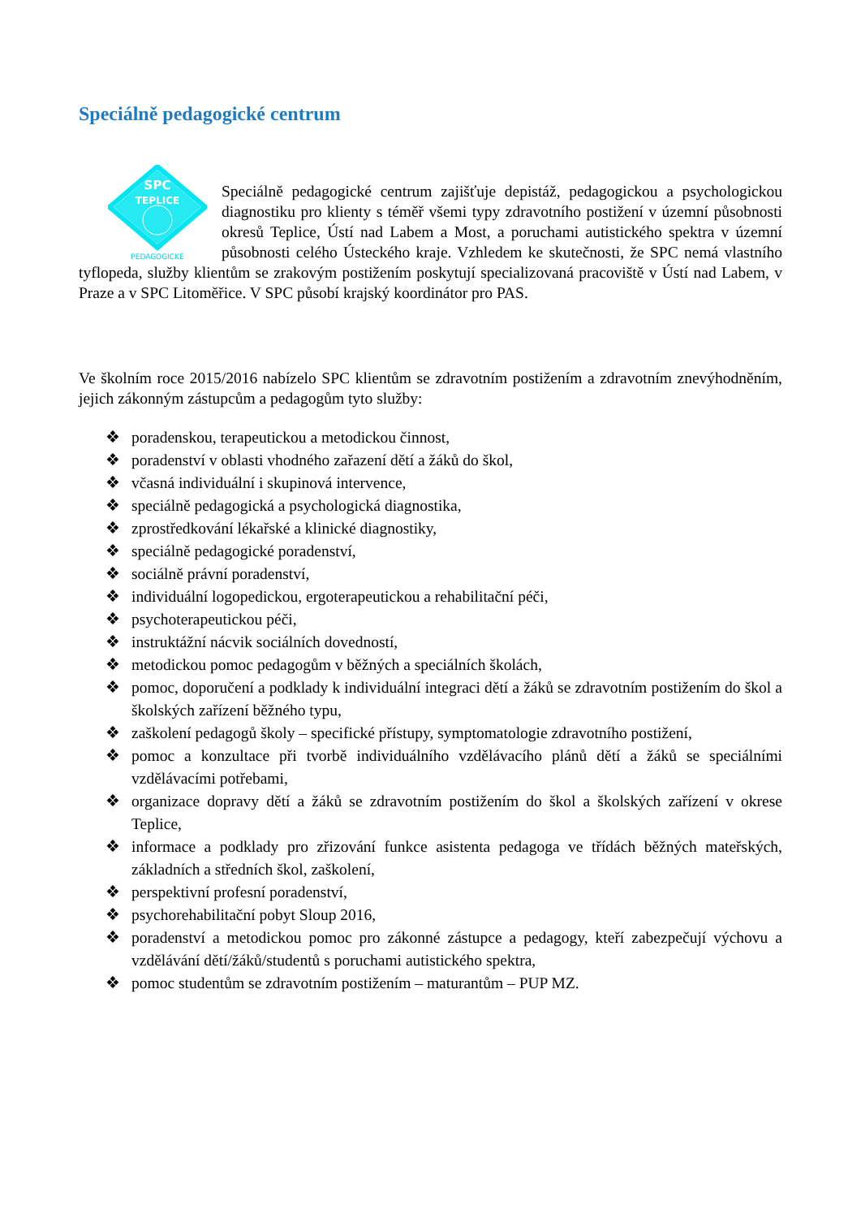Speciálně pedagogické centrum
SPC
TEPLICE
PEDAGOGICKÉ
Speciálně pedagogické centrum zajišťuje depistáž, pedagogickou a psychologickou diagnostiku pro klienty s téměř všemi typy zdravotního postižení v územní působnosti okresů Teplice, Ústí nad Labem a Most, a poruchami autistického spektra v územní působnosti celého Ústeckého kraje. Vzhledem ke skutečnosti, že SPC nemá vlastního tyflopeda, služby klientům se zrakovým postižením poskytují specializovaná pracoviště v Ústí nad Labem, v Praze a v SPC Litoměřice. V SPC působí krajský koordinátor pro PAS.
Ve školním roce 2015/2016 nabízelo SPC klientům se zdravotním postižením a zdravotním znevýhodněním, jejich zákonným zástupcům a pedagogům tyto služby:
❖ poradenskou, terapeutickou a metodickou činnost,
❖ poradenství v oblasti vhodného zařazení dětí a žáků do škol,
❖ včasná individuální i skupinová intervence,
❖ speciálně pedagogická a psychologická diagnostika,
❖ zprostředkování lékařské a klinické diagnostiky,
❖ speciálně pedagogické poradenství,
❖ sociálně právní poradenství,
❖ individuální logopedickou, ergoterapeutickou a rehabilitační péči,
❖ psychoterapeutickou péči,
❖ instruktážní nácvik sociálních dovedností,
❖ metodickou pomoc pedagogům v běžných a speciálních školách,
❖ pomoc, doporučení a podklady k individuální integraci dětí a žáků se zdravotním postižením do škol a školských zařízení běžného typu,
❖ zaškolení pedagogů školy – specifické přístupy, symptomatologie zdravotního postižení,
❖ pomoc a konzultace při tvorbě individuálního vzdělávacího plánů dětí a žáků se speciálními vzdělávacími potřebami,
❖ organizace dopravy dětí a žáků se zdravotním postižením do škol a školských zařízení v okrese Teplice,
❖ informace a podklady pro zřizování funkce asistenta pedagoga ve třídách běžných mateřských, základních a středních škol, zaškolení,
❖ perspektivní profesní poradenství,
❖ psychorehabilitační pobyt Sloup 2016,
❖ poradenství a metodickou pomoc pro zákonné zástupce a pedagogy, kteří zabezpečují výchovu a vzdělávání dětí/žáků/studentů s poruchami autistického spektra,
❖ pomoc studentům se zdravotním postižením – maturantům – PUP MZ.